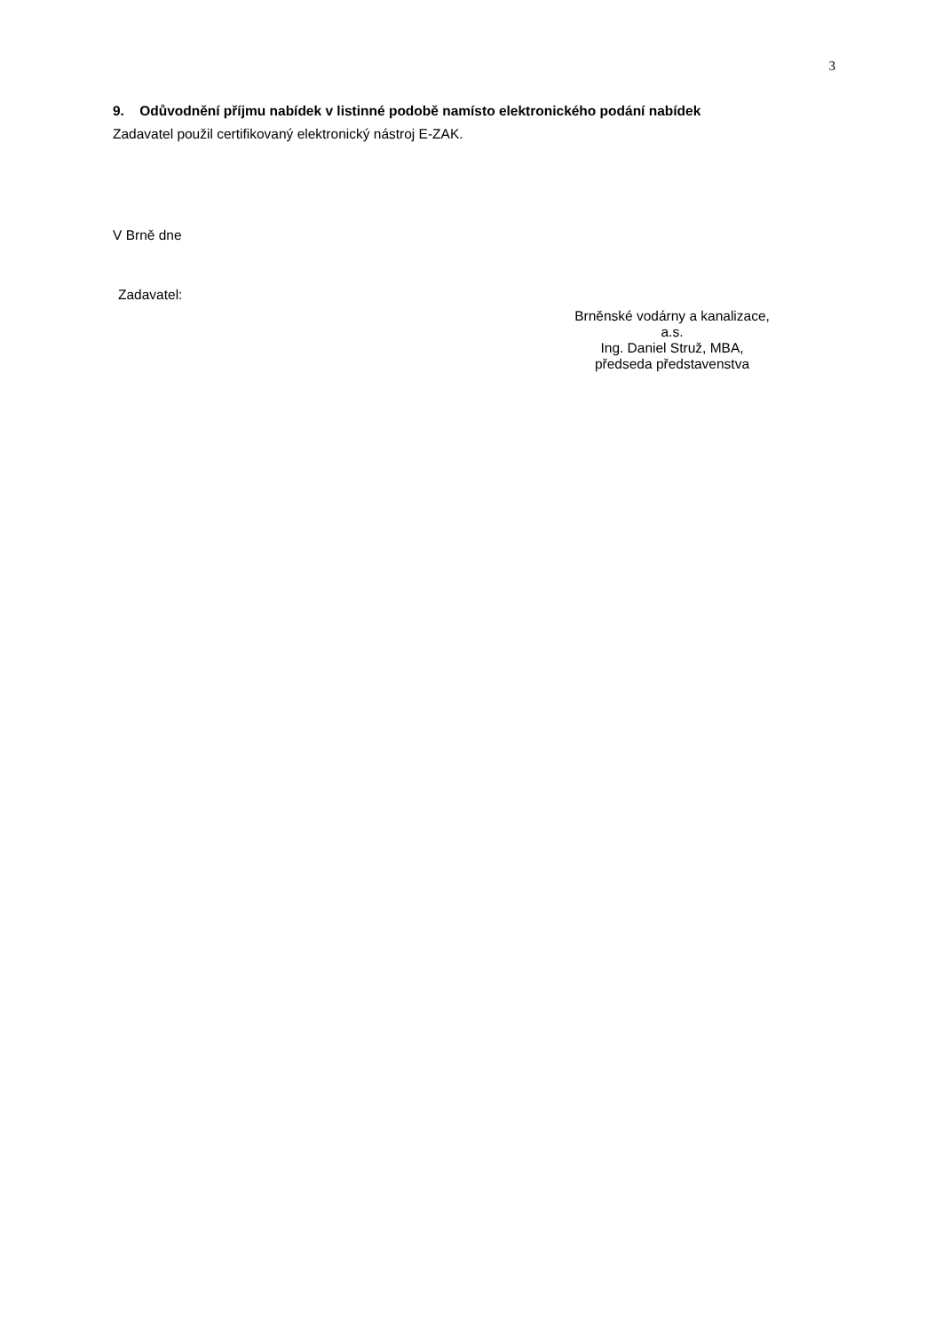3
9. Odůvodnění příjmu nabídek v listinné podobě namísto elektronického podání nabídek
Zadavatel použil certifikovaný elektronický nástroj E-ZAK.
V Brně dne
Zadavatel:
Brněnské vodárny a kanalizace,
a.s.
Ing. Daniel Struž, MBA,
předseda představenstva